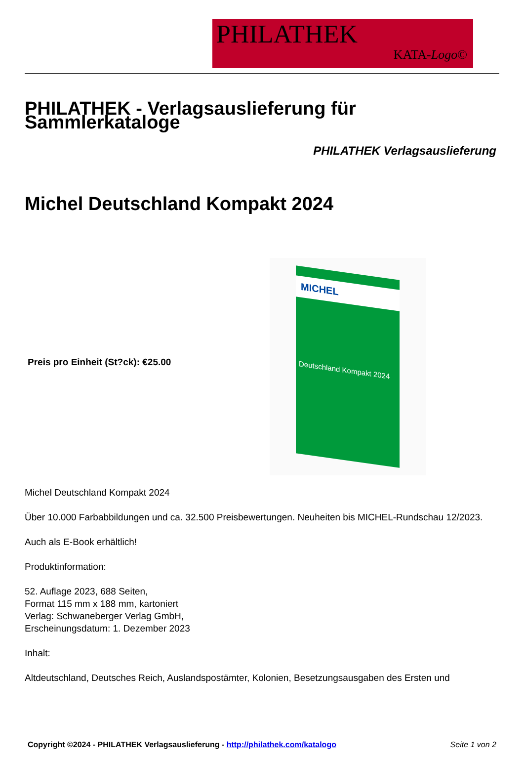PHILATHEK
KATA-Logo©
PHILATHEK - Verlagsauslieferung für Sammlerkataloge
PHILATHEK Verlagsauslieferung
Michel Deutschland Kompakt 2024
Preis pro Einheit (St?ck): €25.00
MICHEL
Deutschland Kompakt 2024
Michel Deutschland Kompakt 2024
Über 10.000 Farbabbildungen und ca. 32.500 Preisbewertungen. Neuheiten bis MICHEL-Rundschau 12/2023.
Auch als E-Book erhältlich!
Produktinformation:
52. Auflage 2023, 688 Seiten,
Format 115 mm x 188 mm, kartoniert
Verlag: Schwaneberger Verlag GmbH,
Erscheinungsdatum: 1. Dezember 2023
Inhalt:
Altdeutschland, Deutsches Reich, Auslandspostämter, Kolonien, Besetzungsausgaben des Ersten und
Copyright ©2024 - PHILATHEK Verlagsauslieferung - http://philathek.com/katalogo Seite 1 von 2